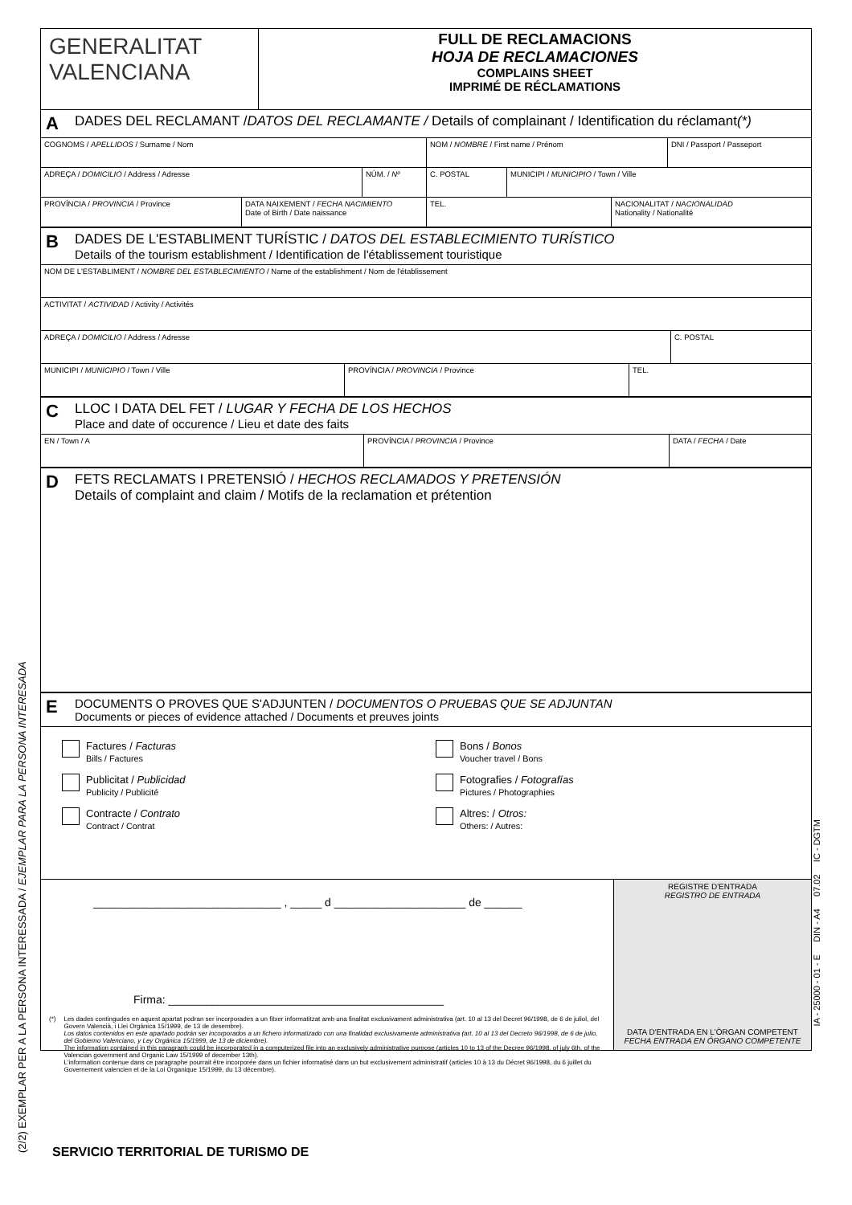(2/2) EXEMPLAR PER A LA PERSONA INTERESSADA / EJEMPLAR PARA LA PERSONA INTERESADA
IA - 25000 - 01 - E DIN - A4 07.02 IC - DGTM
GENERALITAT
VALENCIANA
FULL DE RECLAMACIONS
HOJA DE RECLAMACIONES
COMPLAINS SHEET
IMPRIMÉ DE RÉCLAMATIONS
A DADES DEL RECLAMANT / DATOS DEL RECLAMANTE / Details of complainant / Identification du réclamant (*)
COGNOMS / APELLIDOS / Surname / Nom NOM / NOMBRE / First name / Prénom DNI / Passport / Passeport
ADREÇA / DOMICILIO / Address / Adresse NÚM. / Nº C. POSTAL MUNICIPI / MUNICIPIO / Town / Ville
PROVÍNCIA / PROVINCIA / Province DATA NAIXEMENT / FECHA NACIMIENTO
Date of Birth / Date naissance
TEL. NACIONALITAT / NACIONALIDAD
Nationality / Nationalité
B
DADES DE L'ESTABLIMENT TURÍSTIC / DATOS DEL ESTABLECIMIENTO TURÍSTICO
Details of the tourism establishment / Identification de l'établissement touristique
NOM DE L'ESTABLIMENT / NOMBRE DEL ESTABLECIMIENTO / Name of the establishment / Nom de l'établissement
ACTIVITAT / ACTIVIDAD / Activity / Activités
ADREÇA / DOMICILIO / Address / Adresse C. POSTAL
MUNICIPI / MUNICIPIO / Town / Ville PROVÍNCIA / PROVINCIA / Province TEL.
C
LLOC I DATA DEL FET / LUGAR Y FECHA DE LOS HECHOS
Place and date of occurence / Lieu et date des faits
EN / Town / A PROVÍNCIA / PROVINCIA / Province DATA / FECHA / Date
D
FETS RECLAMATS I PRETENSIÓ / HECHOS RECLAMADOS Y PRETENSIÓN
Details of complaint and claim / Motifs de la reclamation et prétention
E
DOCUMENTS O PROVES QUE S'ADJUNTEN / DOCUMENTOS O PRUEBAS QUE SE ADJUNTAN
Documents or pieces of evidence attached / Documents et preuves joints
Factures / Facturas
Bills / Factures
Publicitat / Publicidad
Publicity / Publicité
Contracte / Contrato
Contract / Contrat
Bons / Bonos
Voucher travel / Bons
Fotografies / Fotografías
Pictures / Photographies
Altres: / Otros:
Others: / Autres:
______________________________ , _____ d _____________________ de ______
Firma: ____________________________________________
(*) Les dades contingudes en aquest apartat podran ser incorporades a un fitxer informatitzat amb una finalitat exclusivament administrativa (art. 10 al 13 del Decret 96/1998, de 6 de juliol, del Govern Valencià, i Llei Orgànica 15/1999, de 13 de desembre).
Los datos contenidos en este apartado podrán ser incorporados a un fichero informatizado con una finalidad exclusivamente administrativa (art. 10 al 13 del Decreto 96/1998, de 6 de julio, del Gobierno Valenciano, y Ley Orgánica 15/1999, de 13 de diciembre).
The information contained in this paragraph could be incorporated in a computerized file into an exclusively administrative purpose (articles 10 to 13 of the Decree 96/1998, of july 6th, of the Valencian government and Organic Law 15/1999 of december 13th).
L'information contenue dans ce paragraphe pourrait être incorporée dans un fichier informatisé dans un but exclusivement administratif (articles 10 à 13 du Décret 96/1998, du 6 juillet du Governement valencien et de la Loi Organique 15/1999, du 13 décembre).
REGISTRE D'ENTRADA
REGISTRO DE ENTRADA
DATA D'ENTRADA EN L'ÒRGAN COMPETENT
FECHA ENTRADA EN ÓRGANO COMPETENTE
SERVICIO TERRITORIAL DE TURISMO DE